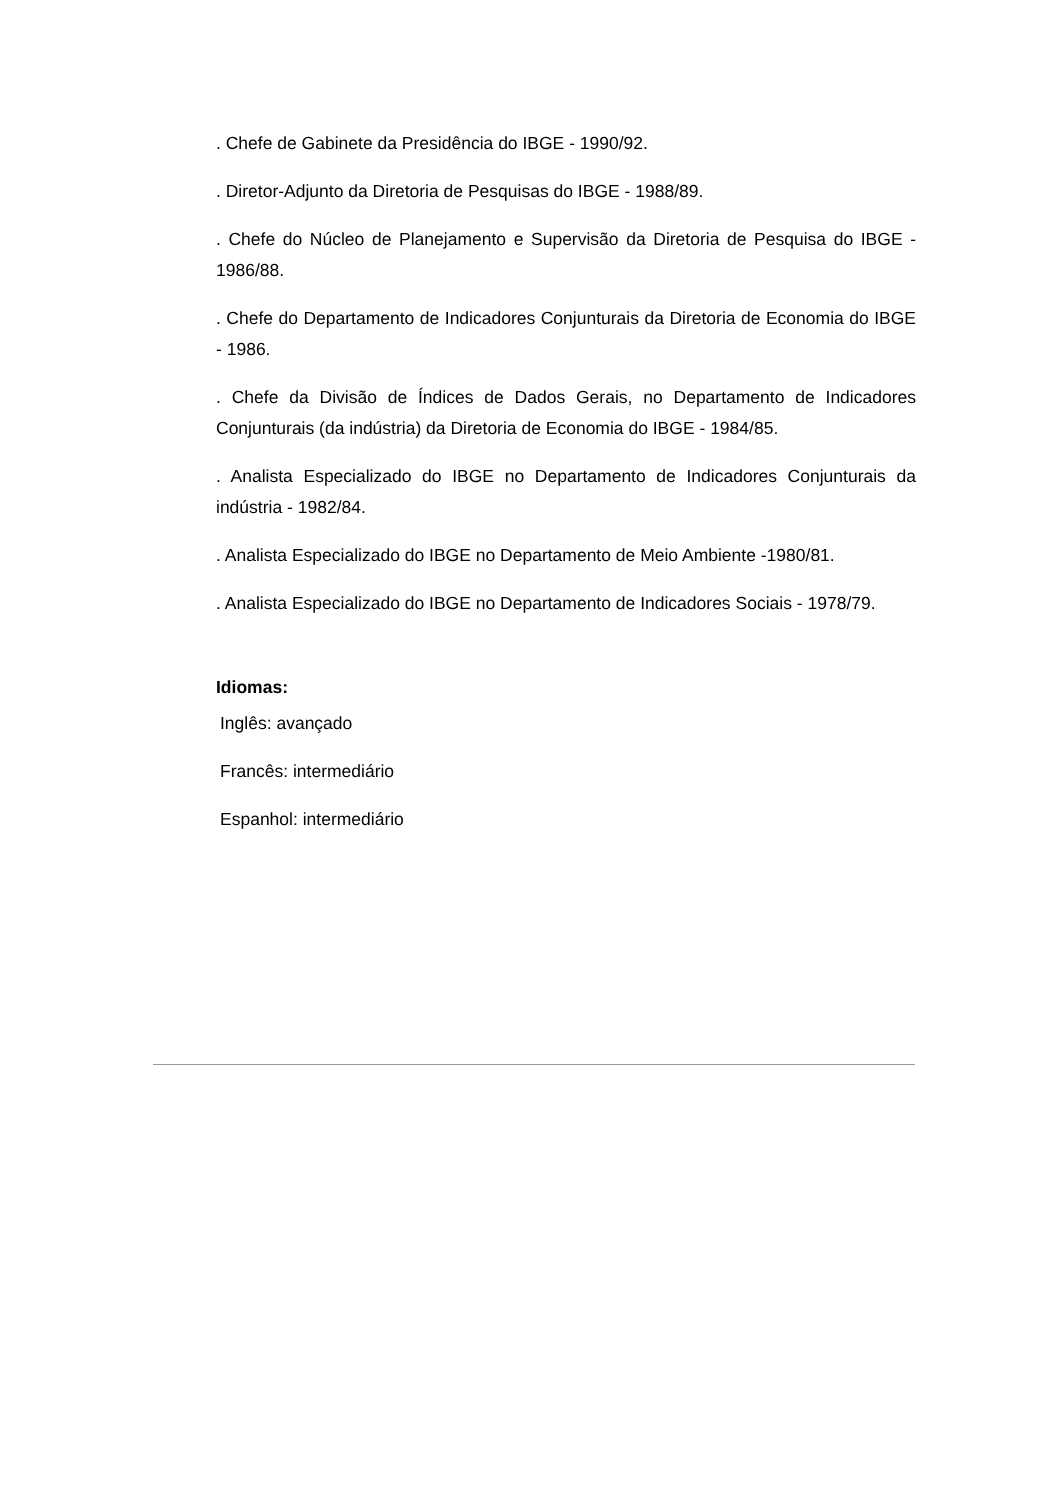. Chefe de Gabinete da Presidência do IBGE - 1990/92.
. Diretor-Adjunto da Diretoria de Pesquisas do IBGE - 1988/89.
. Chefe do Núcleo de Planejamento e Supervisão da Diretoria de Pesquisa do IBGE - 1986/88.
. Chefe do Departamento de Indicadores Conjunturais da Diretoria de Economia do IBGE - 1986.
. Chefe da Divisão de Índices de Dados Gerais, no Departamento de Indicadores Conjunturais (da indústria) da Diretoria de Economia do IBGE - 1984/85.
. Analista Especializado do IBGE no Departamento de Indicadores Conjunturais da indústria - 1982/84.
. Analista Especializado do IBGE no Departamento de Meio Ambiente -1980/81.
. Analista Especializado do IBGE no Departamento de Indicadores Sociais - 1978/79.
Idiomas:
Inglês: avançado
Francês: intermediário
Espanhol: intermediário